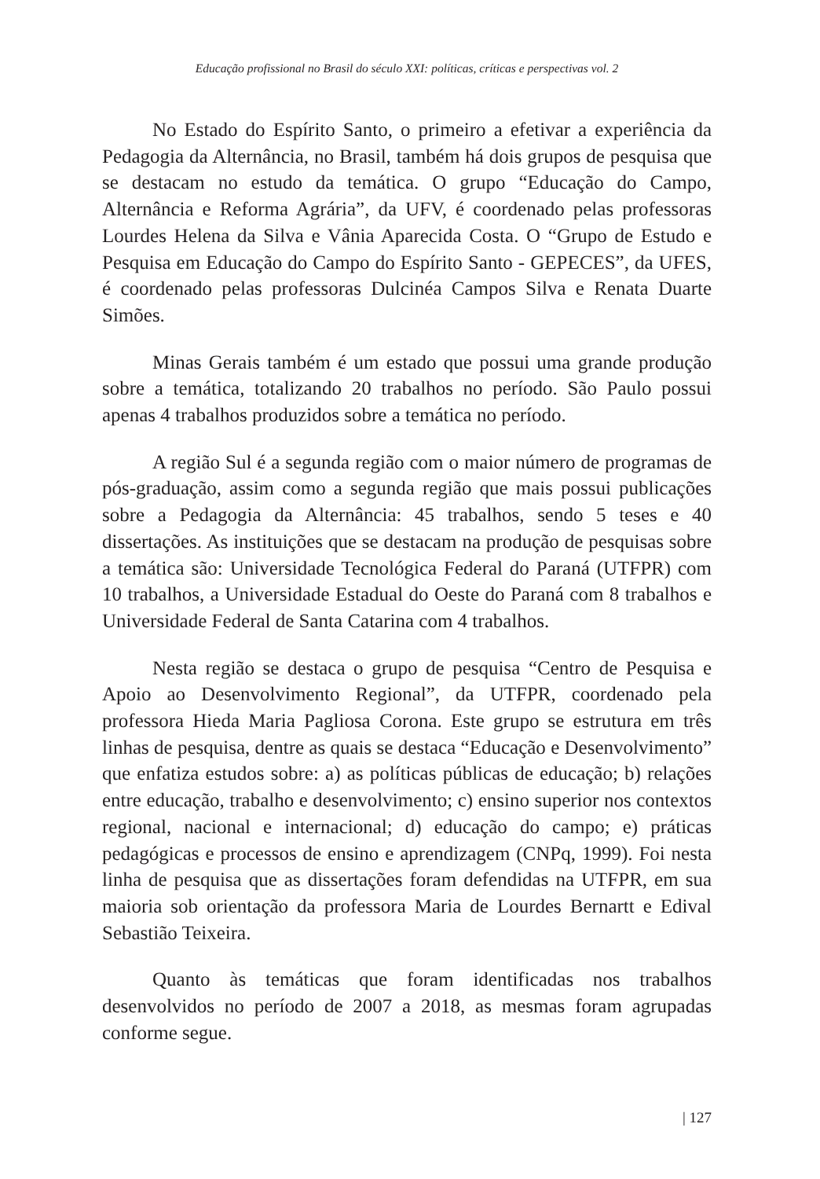Educação profissional no Brasil do século XXI: políticas, críticas e perspectivas vol. 2
No Estado do Espírito Santo, o primeiro a efetivar a experiência da Pedagogia da Alternância, no Brasil, também há dois grupos de pesquisa que se destacam no estudo da temática. O grupo “Educação do Campo, Alternância e Reforma Agrária”, da UFV, é coordenado pelas professoras Lourdes Helena da Silva e Vânia Aparecida Costa. O “Grupo de Estudo e Pesquisa em Educação do Campo do Espírito Santo - GEPECES”, da UFES, é coordenado pelas professoras Dulcinéa Campos Silva e Renata Duarte Simões.
Minas Gerais também é um estado que possui uma grande produção sobre a temática, totalizando 20 trabalhos no período. São Paulo possui apenas 4 trabalhos produzidos sobre a temática no período.
A região Sul é a segunda região com o maior número de programas de pós-graduação, assim como a segunda região que mais possui publicações sobre a Pedagogia da Alternância: 45 trabalhos, sendo 5 teses e 40 dissertações. As instituições que se destacam na produção de pesquisas sobre a temática são: Universidade Tecnológica Federal do Paraná (UTFPR) com 10 trabalhos, a Universidade Estadual do Oeste do Paraná com 8 trabalhos e Universidade Federal de Santa Catarina com 4 trabalhos.
Nesta região se destaca o grupo de pesquisa “Centro de Pesquisa e Apoio ao Desenvolvimento Regional”, da UTFPR, coordenado pela professora Hieda Maria Pagliosa Corona. Este grupo se estrutura em três linhas de pesquisa, dentre as quais se destaca “Educação e Desenvolvimento” que enfatiza estudos sobre: a) as políticas públicas de educação; b) relações entre educação, trabalho e desenvolvimento; c) ensino superior nos contextos regional, nacional e internacional; d) educação do campo; e) práticas pedagógicas e processos de ensino e aprendizagem (CNPq, 1999). Foi nesta linha de pesquisa que as dissertações foram defendidas na UTFPR, em sua maioria sob orientação da professora Maria de Lourdes Bernartt e Edival Sebastião Teixeira.
Quanto às temáticas que foram identificadas nos trabalhos desenvolvidos no período de 2007 a 2018, as mesmas foram agrupadas conforme segue.
| 127